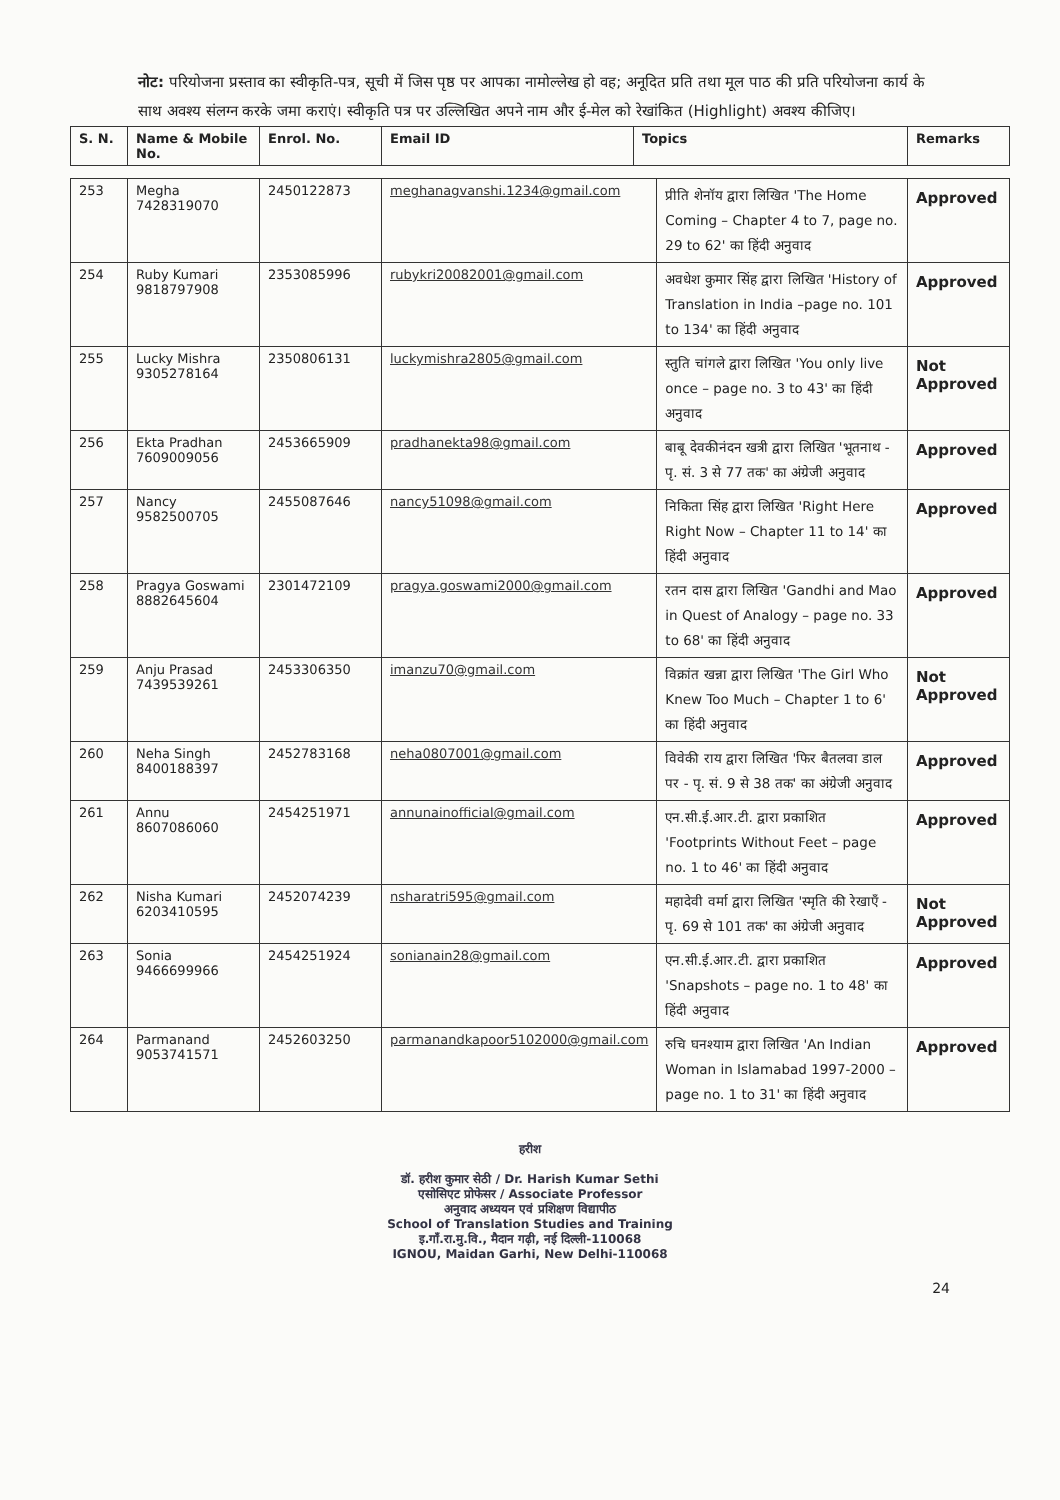नोट: परियोजना प्रस्ताव का स्वीकृति-पत्र, सूची में जिस पृष्ठ पर आपका नामोल्लेख हो वह; अनूदित प्रति तथा मूल पाठ की प्रति परियोजना कार्य के साथ अवश्य संलग्न करके जमा कराएं। स्वीकृति पत्र पर उल्लिखित अपने नाम और ई-मेल को रेखांकित (Highlight) अवश्य कीजिए।
| S. N. | Name & Mobile No. | Enrol. No. | Email ID | Topics | Remarks |
| --- | --- | --- | --- | --- | --- |
| 253 | Megha 7428319070 | 2450122873 | meghanagvanshi.1234@gmail.com | प्रीति शेनॉय द्वारा लिखित 'The Home Coming – Chapter 4 to 7, page no. 29 to 62' का हिंदी अनुवाद | Approved |
| 254 | Ruby Kumari 9818797908 | 2353085996 | rubykri20082001@gmail.com | अवधेश कुमार सिंह द्वारा लिखित 'History of Translation in India –page no. 101 to 134' का हिंदी अनुवाद | Approved |
| 255 | Lucky Mishra 9305278164 | 2350806131 | luckymishra2805@gmail.com | स्तुति चांगले द्वारा लिखित 'You only live once – page no. 3 to 43' का हिंदी अनुवाद | Not Approved |
| 256 | Ekta Pradhan 7609009056 | 2453665909 | pradhanekta98@gmail.com | बाबू देवकीनंदन खत्री द्वारा लिखित 'भूतनाथ - पृ. सं. 3 से 77 तक' का अंग्रेजी अनुवाद | Approved |
| 257 | Nancy 9582500705 | 2455087646 | nancy51098@gmail.com | निकिता सिंह द्वारा लिखित 'Right Here Right Now – Chapter 11 to 14' का हिंदी अनुवाद | Approved |
| 258 | Pragya Goswami 8882645604 | 2301472109 | pragya.goswami2000@gmail.com | रतन दास द्वारा लिखित 'Gandhi and Mao in Quest of Analogy – page no. 33 to 68' का हिंदी अनुवाद | Approved |
| 259 | Anju Prasad 7439539261 | 2453306350 | imanzu70@gmail.com | विक्रांत खन्ना द्वारा लिखित 'The Girl Who Knew Too Much – Chapter 1 to 6' का हिंदी अनुवाद | Not Approved |
| 260 | Neha Singh 8400188397 | 2452783168 | neha0807001@gmail.com | विवेकी राय द्वारा लिखित 'फिर बैतलवा डाल पर - पृ. सं. 9 से 38 तक' का अंग्रेजी अनुवाद | Approved |
| 261 | Annu 8607086060 | 2454251971 | annunainofficial@gmail.com | एन.सी.ई.आर.टी. द्वारा प्रकाशित 'Footprints Without Feet – page no. 1 to 46' का हिंदी अनुवाद | Approved |
| 262 | Nisha Kumari 6203410595 | 2452074239 | nsharatri595@gmail.com | महादेवी वर्मा द्वारा लिखित 'स्मृति की रेखाएँ - पृ. 69 से 101 तक' का अंग्रेजी अनुवाद | Not Approved |
| 263 | Sonia 9466699966 | 2454251924 | sonianain28@gmail.com | एन.सी.ई.आर.टी. द्वारा प्रकाशित 'Snapshots – page no. 1 to 48' का हिंदी अनुवाद | Approved |
| 264 | Parmanand 9053741571 | 2452603250 | parmanandkapoor5102000@gmail.com | रुचि घनश्याम द्वारा लिखित 'An Indian Woman in Islamabad 1997-2000 – page no. 1 to 31' का हिंदी अनुवाद | Approved |
24
हरीश
डॉ. हरीश कुमार सेठी / Dr. Harish Kumar Sethi
एसोसिएट प्रोफेसर / Associate Professor
अनुवाद अध्ययन एवं प्रशिक्षण विद्यापीठ
School of Translation Studies and Training
इ.गाँ.रा.मु.वि., मैदान गढ़ी, नई दिल्ली-110068
IGNOU, Maidan Garhi, New Delhi-110068